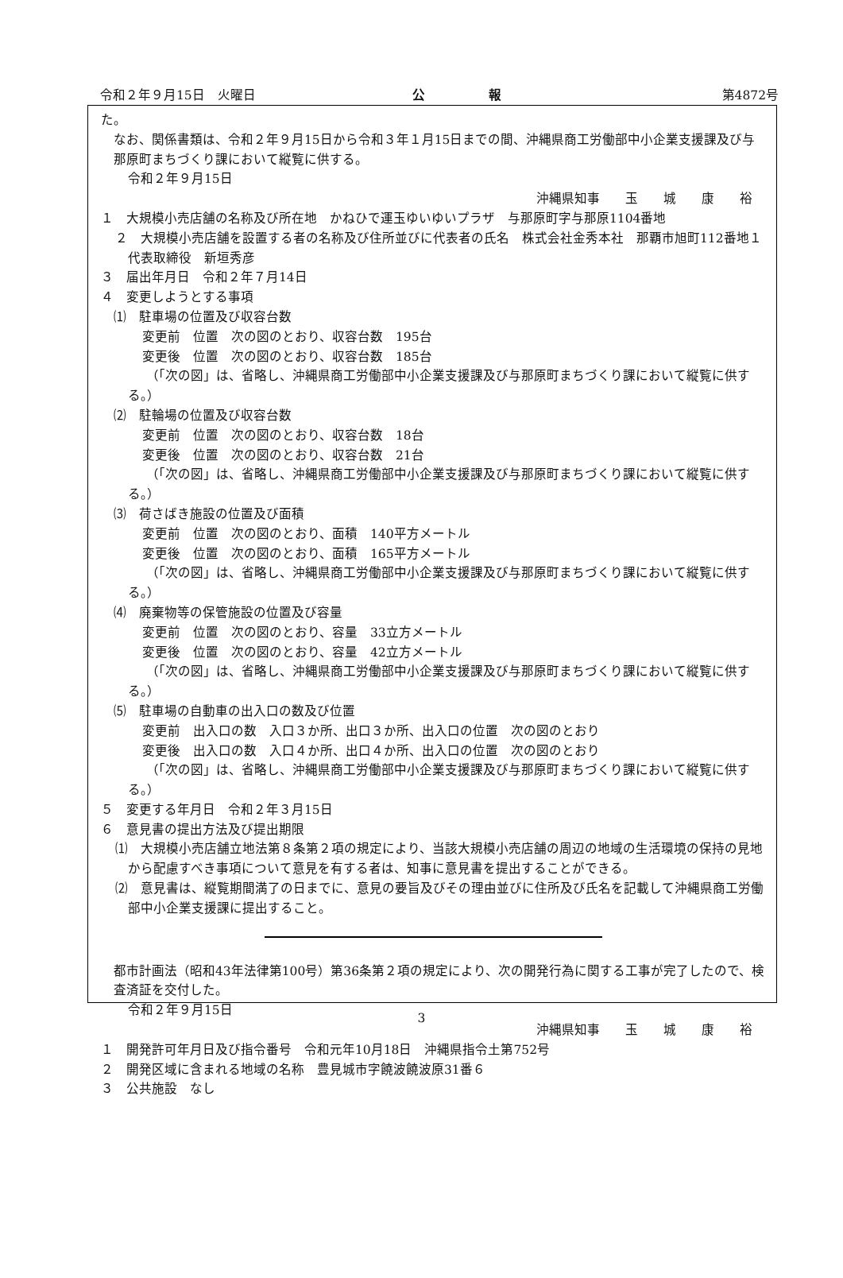令和２年９月15日　火曜日 公報 第4872号
た。
なお、関係書類は、令和２年９月15日から令和３年１月15日までの間、沖縄県商工労働部中小企業支援課及び与那原町まちづくり課において縦覧に供する。
令和２年９月15日
沖縄県知事　　玉　　城　　康　　裕
１　大規模小売店舗の名称及び所在地　かねひで運玉ゆいゆいプラザ　与那原町字与那原1104番地
２　大規模小売店舗を設置する者の名称及び住所並びに代表者の氏名　株式会社金秀本社　那覇市旭町112番地１　代表取締役　新垣秀彦
３　届出年月日　令和２年７月14日
４　変更しようとする事項
⑴　駐車場の位置及び収容台数
変更前　位置　次の図のとおり、収容台数　195台
変更後　位置　次の図のとおり、収容台数　185台
（「次の図」は、省略し、沖縄県商工労働部中小企業支援課及び与那原町まちづくり課において縦覧に供する。）
⑵　駐輪場の位置及び収容台数
変更前　位置　次の図のとおり、収容台数　18台
変更後　位置　次の図のとおり、収容台数　21台
（「次の図」は、省略し、沖縄県商工労働部中小企業支援課及び与那原町まちづくり課において縦覧に供する。）
⑶　荷さばき施設の位置及び面積
変更前　位置　次の図のとおり、面積　140平方メートル
変更後　位置　次の図のとおり、面積　165平方メートル
（「次の図」は、省略し、沖縄県商工労働部中小企業支援課及び与那原町まちづくり課において縦覧に供する。）
⑷　廃棄物等の保管施設の位置及び容量
変更前　位置　次の図のとおり、容量　33立方メートル
変更後　位置　次の図のとおり、容量　42立方メートル
（「次の図」は、省略し、沖縄県商工労働部中小企業支援課及び与那原町まちづくり課において縦覧に供する。）
⑸　駐車場の自動車の出入口の数及び位置
変更前　出入口の数　入口３か所、出口３か所、出入口の位置　次の図のとおり
変更後　出入口の数　入口４か所、出口４か所、出入口の位置　次の図のとおり
（「次の図」は、省略し、沖縄県商工労働部中小企業支援課及び与那原町まちづくり課において縦覧に供する。）
５　変更する年月日　令和２年３月15日
６　意見書の提出方法及び提出期限
⑴　大規模小売店舗立地法第８条第２項の規定により、当該大規模小売店舗の周辺の地域の生活環境の保持の見地から配慮すべき事項について意見を有する者は、知事に意見書を提出することができる。
⑵　意見書は、縦覧期間満了の日までに、意見の要旨及びその理由並びに住所及び氏名を記載して沖縄県商工労働部中小企業支援課に提出すること。
都市計画法（昭和43年法律第100号）第36条第２項の規定により、次の開発行為に関する工事が完了したので、検査済証を交付した。
令和２年９月15日
沖縄県知事　　玉　　城　　康　　裕
１　開発許可年月日及び指令番号　令和元年10月18日　沖縄県指令土第752号
２　開発区域に含まれる地域の名称　豊見城市字饒波饒波原31番６
３　公共施設　なし
3